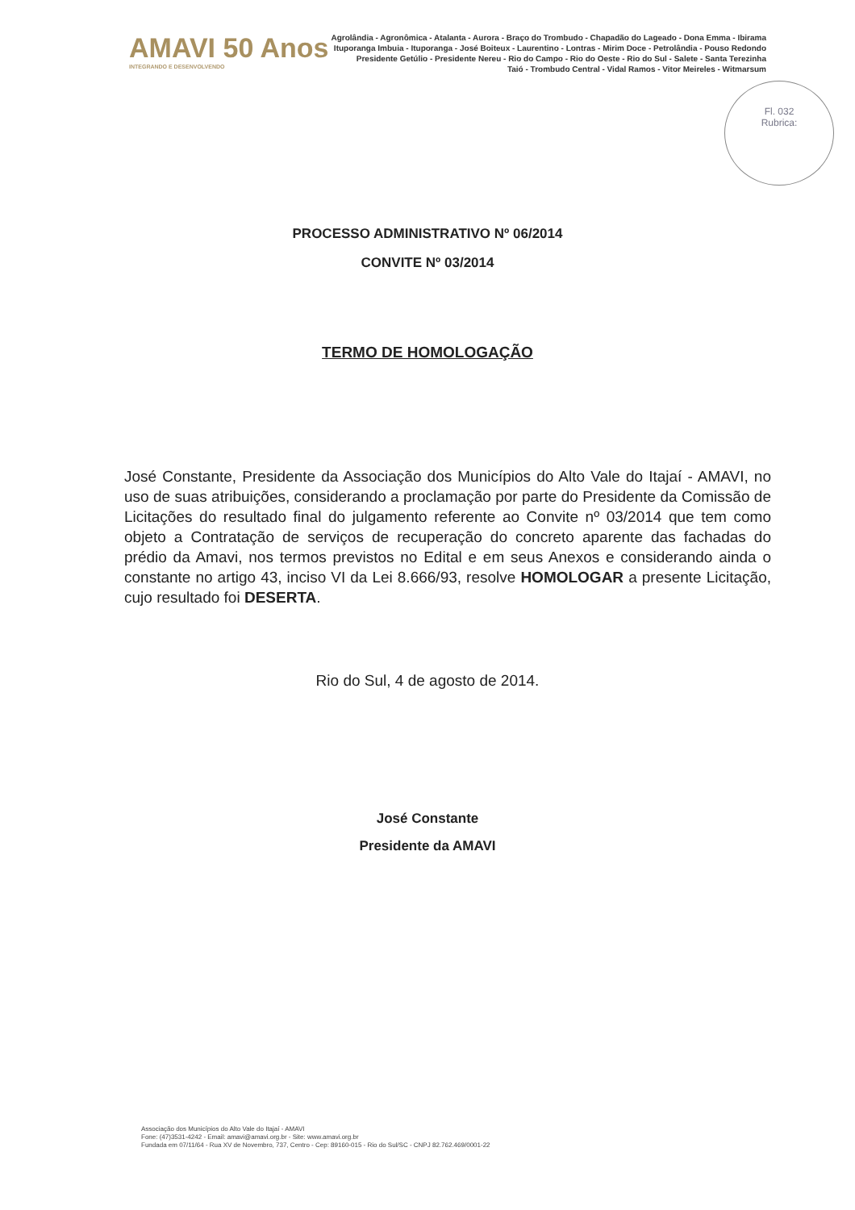AMAVI 50 Anos
INTEGRANDO E DESENVOLVENDO
Agrolândia - Agronômica - Atalanta - Aurora - Braço do Trombudo - Chapadão do Lageado - Dona Emma - Ibirama
Ituporanga Imbuia - Ituporanga - José Boiteux - Laurentino - Lontras - Mirim Doce - Petrolândia - Pouso Redondo
Presidente Getúlio - Presidente Nereu - Rio do Campo - Rio do Oeste - Rio do Sul - Salete - Santa Terezinha
Taió - Trombudo Central - Vidal Ramos - Vitor Meireles - Witmarsum
Fl. 032
Rubrica:
PROCESSO ADMINISTRATIVO Nº 06/2014
CONVITE Nº 03/2014
TERMO DE HOMOLOGAÇÃO
José Constante, Presidente da Associação dos Municípios do Alto Vale do Itajaí - AMAVI, no uso de suas atribuições, considerando a proclamação por parte do Presidente da Comissão de Licitações do resultado final do julgamento referente ao Convite nº 03/2014 que tem como objeto a Contratação de serviços de recuperação do concreto aparente das fachadas do prédio da Amavi, nos termos previstos no Edital e em seus Anexos e considerando ainda o constante no artigo 43, inciso VI da Lei 8.666/93, resolve HOMOLOGAR a presente Licitação, cujo resultado foi DESERTA.
Rio do Sul, 4 de agosto de 2014.
José Constante
Presidente da AMAVI
Associação dos Municípios do Alto Vale do Itajaí - AMAVI
Fone: (47)3531-4242 - Email: amavi@amavi.org.br - Site: www.amavi.org.br
Fundada em 07/11/64 - Rua XV de Novembro, 737, Centro - Cep: 89160-015 - Rio do Sul/SC - CNPJ 82.762.469/0001-22